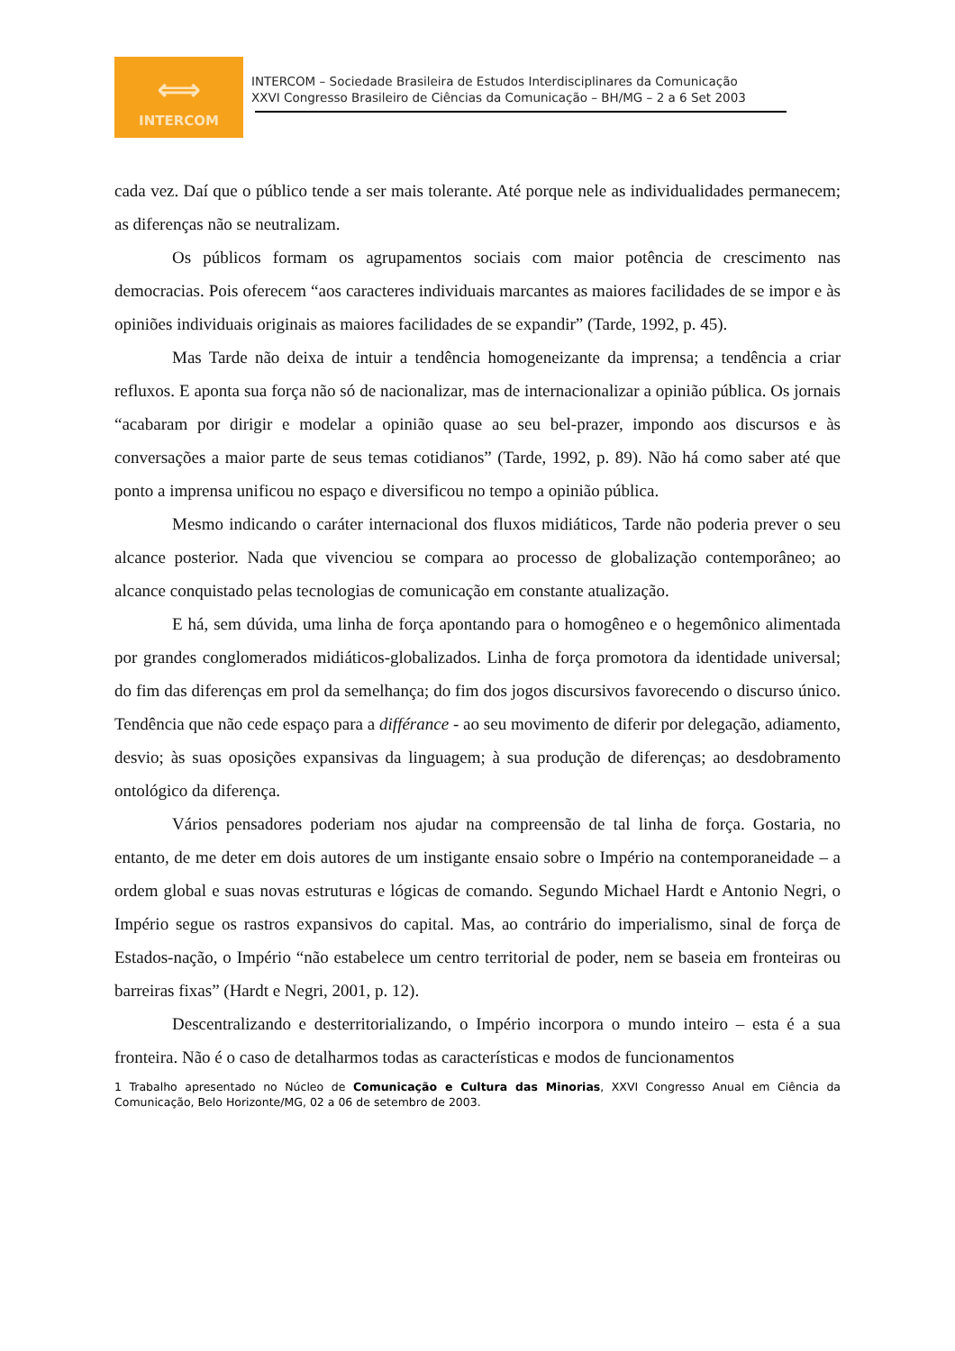⟺
INTERCOM
INTERCOM – Sociedade Brasileira de Estudos Interdisciplinares da Comunicação
XXVI Congresso Brasileiro de Ciências da Comunicação – BH/MG – 2 a 6 Set 2003
cada vez. Daí que o público tende a ser mais tolerante. Até porque nele as individualidades permanecem; as diferenças não se neutralizam.
Os públicos formam os agrupamentos sociais com maior potência de crescimento nas democracias. Pois oferecem “aos caracteres individuais marcantes as maiores facilidades de se impor e às opiniões individuais originais as maiores facilidades de se expandir” (Tarde, 1992, p. 45).
Mas Tarde não deixa de intuir a tendência homogeneizante da imprensa; a tendência a criar refluxos. E aponta sua força não só de nacionalizar, mas de internacionalizar a opinião pública. Os jornais “acabaram por dirigir e modelar a opinião quase ao seu bel-prazer, impondo aos discursos e às conversações a maior parte de seus temas cotidianos” (Tarde, 1992, p. 89). Não há como saber até que ponto a imprensa unificou no espaço e diversificou no tempo a opinião pública.
Mesmo indicando o caráter internacional dos fluxos midiáticos, Tarde não poderia prever o seu alcance posterior. Nada que vivenciou se compara ao processo de globalização contemporâneo; ao alcance conquistado pelas tecnologias de comunicação em constante atualização.
E há, sem dúvida, uma linha de força apontando para o homogêneo e o hegemônico alimentada por grandes conglomerados midiáticos-globalizados. Linha de força promotora da identidade universal; do fim das diferenças em prol da semelhança; do fim dos jogos discursivos favorecendo o discurso único. Tendência que não cede espaço para a différance - ao seu movimento de diferir por delegação, adiamento, desvio; às suas oposições expansivas da linguagem; à sua produção de diferenças; ao desdobramento ontológico da diferença.
Vários pensadores poderiam nos ajudar na compreensão de tal linha de força. Gostaria, no entanto, de me deter em dois autores de um instigante ensaio sobre o Império na contemporaneidade – a ordem global e suas novas estruturas e lógicas de comando. Segundo Michael Hardt e Antonio Negri, o Império segue os rastros expansivos do capital. Mas, ao contrário do imperialismo, sinal de força de Estados-nação, o Império “não estabelece um centro territorial de poder, nem se baseia em fronteiras ou barreiras fixas” (Hardt e Negri, 2001, p. 12).
Descentralizando e desterritorializando, o Império incorpora o mundo inteiro – esta é a sua fronteira. Não é o caso de detalharmos todas as características e modos de funcionamentos
1 Trabalho apresentado no Núcleo de Comunicação e Cultura das Minorias, XXVI Congresso Anual em Ciência da Comunicação, Belo Horizonte/MG, 02 a 06 de setembro de 2003.